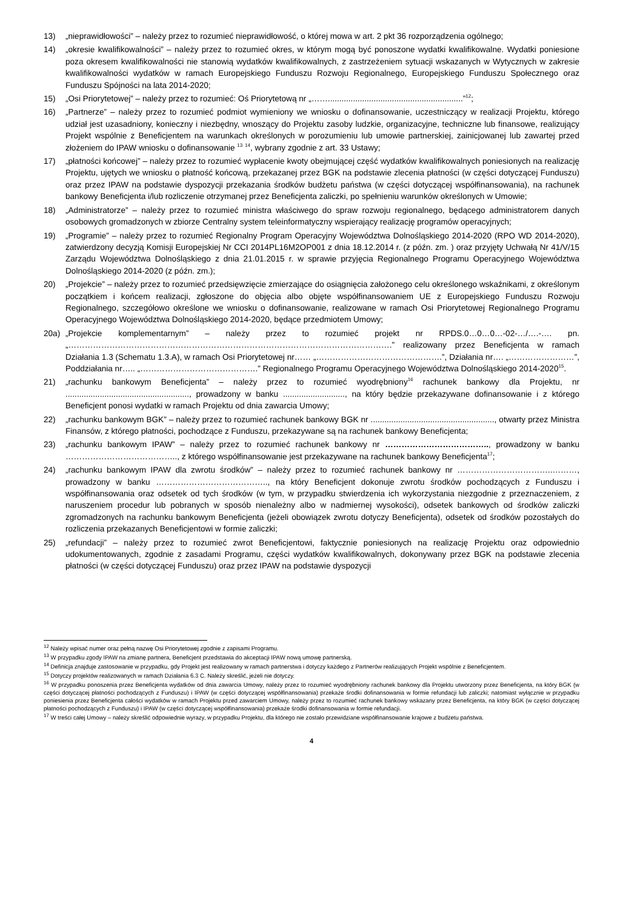13) „nieprawidłowości” – należy przez to rozumieć nieprawidłowość, o której mowa w art. 2 pkt 36 rozporządzenia ogólnego;
14) „okresie kwalifikowalności” – należy przez to rozumieć okres, w którym mogą być ponoszone wydatki kwalifikowalne. Wydatki poniesione poza okresem kwalifikowalności nie stanowią wydatków kwalifikowalnych, z zastrzeżeniem sytuacji wskazanych w Wytycznych w zakresie kwalifikowalności wydatków w ramach Europejskiego Funduszu Rozwoju Regionalnego, Europejskiego Funduszu Społecznego oraz Funduszu Spójności na lata 2014-2020;
15) „Osi Priorytetowej” – należy przez to rozumieć: Oś Priorytetową nr „……...........................................................”<sup>12</sup>;
16) „Partnerze” – należy przez to rozumieć podmiot wymieniony we wniosku o dofinansowanie, uczestniczący w realizacji Projektu, którego udział jest uzasadniony, konieczny i niezbędny, wnoszący do Projektu zasoby ludzkie, organizacyjne, techniczne lub finansowe, realizujący Projekt wspólnie z Beneficjentem na warunkach określonych w porozumieniu lub umowie partnerskiej, zainicjowanej lub zawartej przed złożeniem do IPAW wniosku o dofinansowanie <sup>13</sup> <sup>14</sup>, wybrany zgodnie z art. 33 Ustawy;
17) „płatności końcowej” – należy przez to rozumieć wypłacenie kwoty obejmującej część wydatków kwalifikowalnych poniesionych na realizację Projektu, ujętych we wniosku o płatność końcową, przekazanej przez BGK na podstawie zlecenia płatności (w części dotyczącej Funduszu) oraz przez IPAW na podstawie dyspozycji przekazania środków budżetu państwa (w części dotyczącej współfinansowania), na rachunek bankowy Beneficjenta i/lub rozliczenie otrzymanej przez Beneficjenta zaliczki, po spełnieniu warunków określonych w Umowie;
18) „Administratorze” – należy przez to rozumieć ministra właściwego do spraw rozwoju regionalnego, będącego administratorem danych osobowych gromadzonych w zbiorze Centralny system teleinformatyczny wspierający realizację programów operacyjnych;
19) „Programie” – należy przez to rozumieć Regionalny Program Operacyjny Województwa Dolnośląskiego 2014-2020 (RPO WD 2014-2020), zatwierdzony decyzją Komisji Europejskiej Nr CCI 2014PL16M2OP001 z dnia 18.12.2014 r. (z późn. zm. ) oraz przyjęty Uchwałą Nr 41/V/15 Zarządu Województwa Dolnośląskiego z dnia 21.01.2015 r. w sprawie przyjęcia Regionalnego Programu Operacyjnego Województwa Dolnośląskiego 2014-2020 (z późn. zm.);
20) „Projekcie” – należy przez to rozumieć przedsięwzięcie zmierzające do osiągnięcia założonego celu określonego wskaźnikami, z określonym początkiem i końcem realizacji, zgłoszone do objęcia albo objęte współfinansowaniem UE z Europejskiego Funduszu Rozwoju Regionalnego, szczegółowo określone we wniosku o dofinansowanie, realizowane w ramach Osi Priorytetowej Regionalnego Programu Operacyjnego Województwa Dolnośląskiego 2014-2020, będące przedmiotem Umowy;
20a) „Projekcie komplementarnym” – należy przez to rozumieć projekt nr RPDS.0…0…0…-02-…/….-…. pn. „……………………………………………………………………………………………………….” realizowany przez Beneficjenta w ramach Działania 1.3 (Schematu 1.3.A), w ramach Osi Priorytetowej nr…… „……………………………………….”, Działania nr…. „……………………”, Poddziałania nr….. „…………………………………….” Regionalnego Programu Operacyjnego Województwa Dolnośląskiego 2014-2020<sup>15</sup>.
21) „rachunku bankowym Beneficjenta” – należy przez to rozumieć wyodrębniony<sup>16</sup> rachunek bankowy dla Projektu, nr ......................................................, prowadzony w banku ..........................., na który będzie przekazywane dofinansowanie i z którego Beneficjent ponosi wydatki w ramach Projektu od dnia zawarcia Umowy;
22) „rachunku bankowym BGK” – należy przez to rozumieć rachunek bankowy BGK nr ......................................................, otwarty przez Ministra Finansów, z którego płatności, pochodzące z Funduszu, przekazywane są na rachunek bankowy Beneficjenta;
23) „rachunku bankowym IPAW” – należy przez to rozumieć rachunek bankowy nr ……………………………….., prowadzony w banku ………………………………….., z którego współfinansowanie jest przekazywane na rachunek bankowy Beneficjenta<sup>17</sup>;
24) „rachunku bankowym IPAW dla zwrotu środków” – należy przez to rozumieć rachunek bankowy nr ……………………………..………, prowadzony w banku ………………………………….., na który Beneficjent dokonuje zwrotu środków pochodzących z Funduszu i współfinansowania oraz odsetek od tych środków (w tym, w przypadku stwierdzenia ich wykorzystania niezgodnie z przeznaczeniem, z naruszeniem procedur lub pobranych w sposób nienależny albo w nadmiernej wysokości), odsetek bankowych od środków zaliczki zgromadzonych na rachunku bankowym Beneficjenta (jeżeli obowiązek zwrotu dotyczy Beneficjenta), odsetek od środków pozostałych do rozliczenia przekazanych Beneficjentowi w formie zaliczki;
25) „refundacji” – należy przez to rozumieć zwrot Beneficjentowi, faktycznie poniesionych na realizację Projektu oraz odpowiednio udokumentowanych, zgodnie z zasadami Programu, części wydatków kwalifikowalnych, dokonywany przez BGK na podstawie zlecenia płatności (w części dotyczącej Funduszu) oraz przez IPAW na podstawie dyspozycji
<sup>12</sup> Należy wpisać numer oraz pełną nazwę Osi Priorytetowej zgodnie z zapisami Programu.
<sup>13</sup> W przypadku zgody IPAW na zmianę partnera, Beneficjent przedstawia do akceptacji IPAW nową umowę partnerską.
<sup>14</sup> Definicja znajduje zastosowanie w przypadku, gdy Projekt jest realizowany w ramach partnerstwa i dotyczy każdego z Partnerów realizujących Projekt wspólnie z Beneficjentem.
<sup>15</sup> Dotyczy projektów realizowanych w ramach Działania 6.3 C. Należy skreślić, jeżeli nie dotyczy.
<sup>16</sup> W przypadku ponoszenia przez Beneficjenta wydatków od dnia zawarcia Umowy, należy przez to rozumieć wyodrębniony rachunek bankowy dla Projektu utworzony przez Beneficjenta, na który BGK (w części dotyczącej płatności pochodzących z Funduszu) i IPAW (w części dotyczącej współfinansowania) przekaże środki dofinansowania w formie refundacji lub zaliczki; natomiast wyłącznie w przypadku poniesienia przez Beneficjenta całości wydatków w ramach Projektu przed zawarciem Umowy, należy przez to rozumieć rachunek bankowy wskazany przez Beneficjenta, na który BGK (w części dotyczącej płatności pochodzących z Funduszu) i IPAW (w części dotyczącej współfinansowania) przekaże środki dofinansowania w formie refundacji.
<sup>17</sup> W treści całej Umowy – należy skreślić odpowiednie wyrazy, w przypadku Projektu, dla którego nie zostało przewidziane współfinansowanie krajowe z budżetu państwa.
4